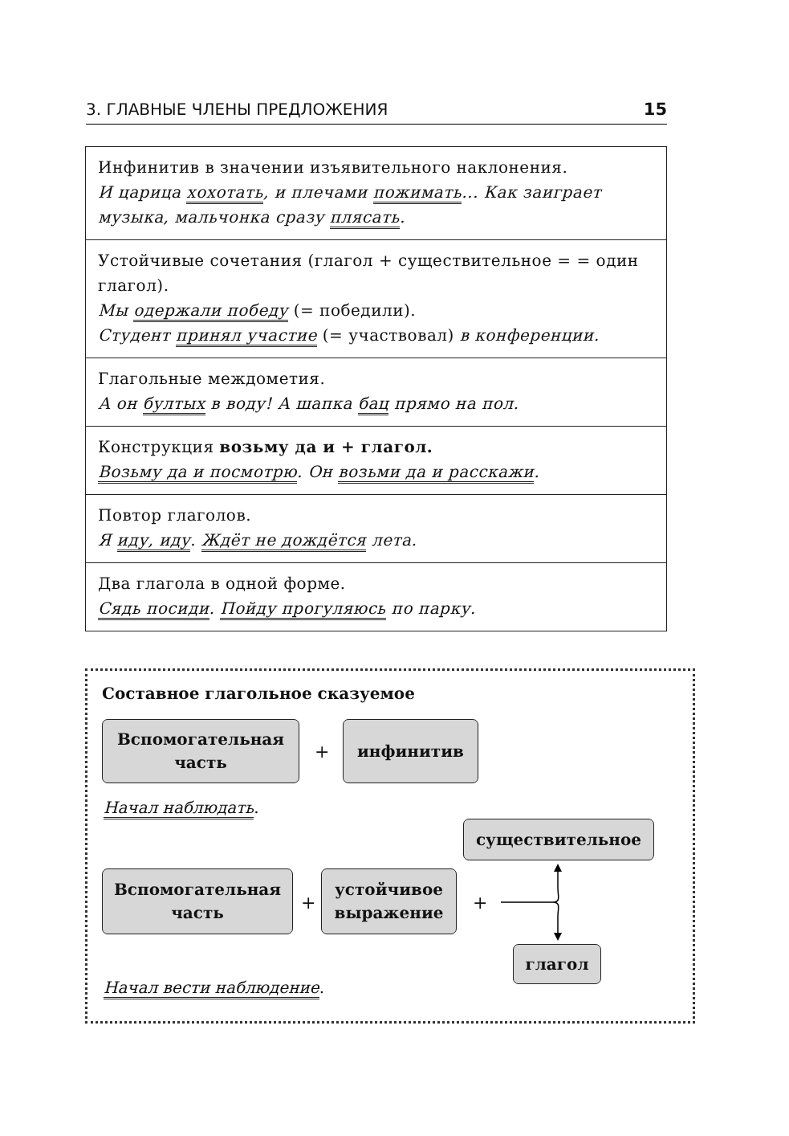3. ГЛАВНЫЕ ЧЛЕНЫ ПРЕДЛОЖЕНИЯ 15
| Инфинитив в значении изъявительного наклонения. И царица хохотать , и плечами пожимать ... Как заиграет музыка, мальчонка сразу плясать . |
| Устойчивые сочетания (глагол + существительное = = один глагол). Мы одержали победу (= победили). Студент принял участие (= участвовал) в конференции. |
| Глагольные междометия. А он бултых в воду! А шапка бац прямо на пол. |
| Конструкция возьму да и + глагол. Возьму да и посмотрю . Он возьми да и расскажи . |
| Повтор глаголов. Я иду, иду . Ждёт не дождётся лета. |
| Два глагола в одной форме. Сядь посиди . Пойду прогуляюсь по парку. |
Составное глагольное сказуемое
Вспомогательная
часть
+
инфинитив
Начал наблюдать.
существительное
Вспомогательная
часть
+
устойчивое
выражение
+
глагол
Начал вести наблюдение.